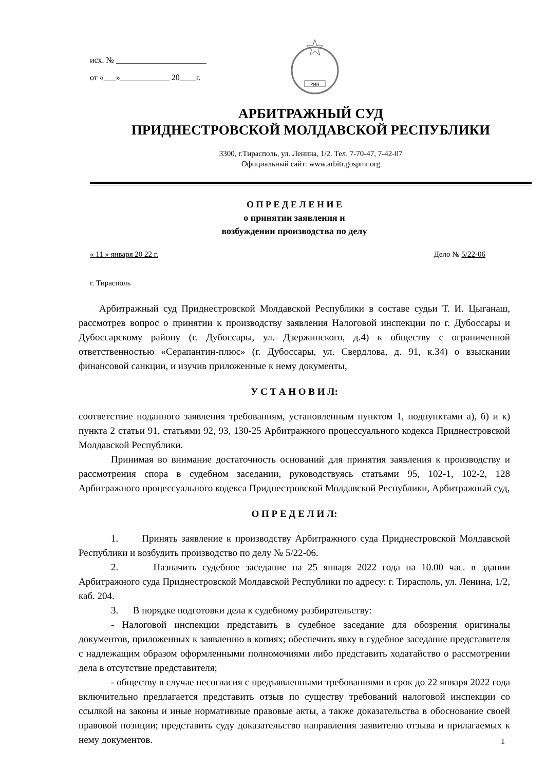исх. № ______________________
от «___»____________ 20____г.
РМН
АРБИТРАЖНЫЙ СУД
ПРИДНЕСТРОВСКОЙ МОЛДАВСКОЙ РЕСПУБЛИКИ
3300, г.Тирасполь, ул. Ленина, 1/2. Тел. 7-70-47, 7-42-07
Официальный сайт: www.arbitr.gospmr.org
О П Р Е Д Е Л Е Н И Е
о принятии заявления и
возбуждении производства по делу
« 11 » января 20 22 г. Дело № 5/22-06
г. Тирасполь
Арбитражный суд Приднестровской Молдавской Республики в составе судьи Т. И. Цыганаш, рассмотрев вопрос о принятии к производству заявления Налоговой инспекции по г. Дубоссары и Дубоссарскому району (г. Дубоссары, ул. Дзержинского, д.4) к обществу с ограниченной ответственностью «Серапантин-плюс» (г. Дубоссары, ул. Свердлова, д. 91, к.34) о взыскании финансовой санкции, и изучив приложенные к нему документы,
У С Т А Н О В И Л:
соответствие поданного заявления требованиям, установленным пунктом 1, подпунктами а), б) и к) пункта 2 статьи 91, статьями 92, 93, 130-25 Арбитражного процессуального кодекса Приднестровской Молдавской Республики.
Принимая во внимание достаточность оснований для принятия заявления к производству и рассмотрения спора в судебном заседании, руководствуясь статьями 95, 102-1, 102-2, 128 Арбитражного процессуального кодекса Приднестровской Молдавской Республики, Арбитражный суд,
О П Р Е Д Е Л И Л:
1. Принять заявление к производству Арбитражного суда Приднестровской Молдавской Республики и возбудить производство по делу № 5/22-06.
2. Назначить судебное заседание на 25 января 2022 года на 10.00 час. в здании Арбитражного суда Приднестровской Молдавской Республики по адресу: г. Тирасполь, ул. Ленина, 1/2, каб. 204.
3. В порядке подготовки дела к судебному разбирательству:
- Налоговой инспекции представить в судебное заседание для обозрения оригиналы документов, приложенных к заявлению в копиях; обеспечить явку в судебное заседание представителя с надлежащим образом оформленными полномочиями либо представить ходатайство о рассмотрении дела в отсутствие представителя;
- обществу в случае несогласия с предъявленными требованиями в срок до 22 января 2022 года включительно предлагается представить отзыв по существу требований налоговой инспекции со ссылкой на законы и иные нормативные правовые акты, а также доказательства в обоснование своей правовой позиции; представить суду доказательство направления заявителю отзыва и прилагаемых к нему документов.
1